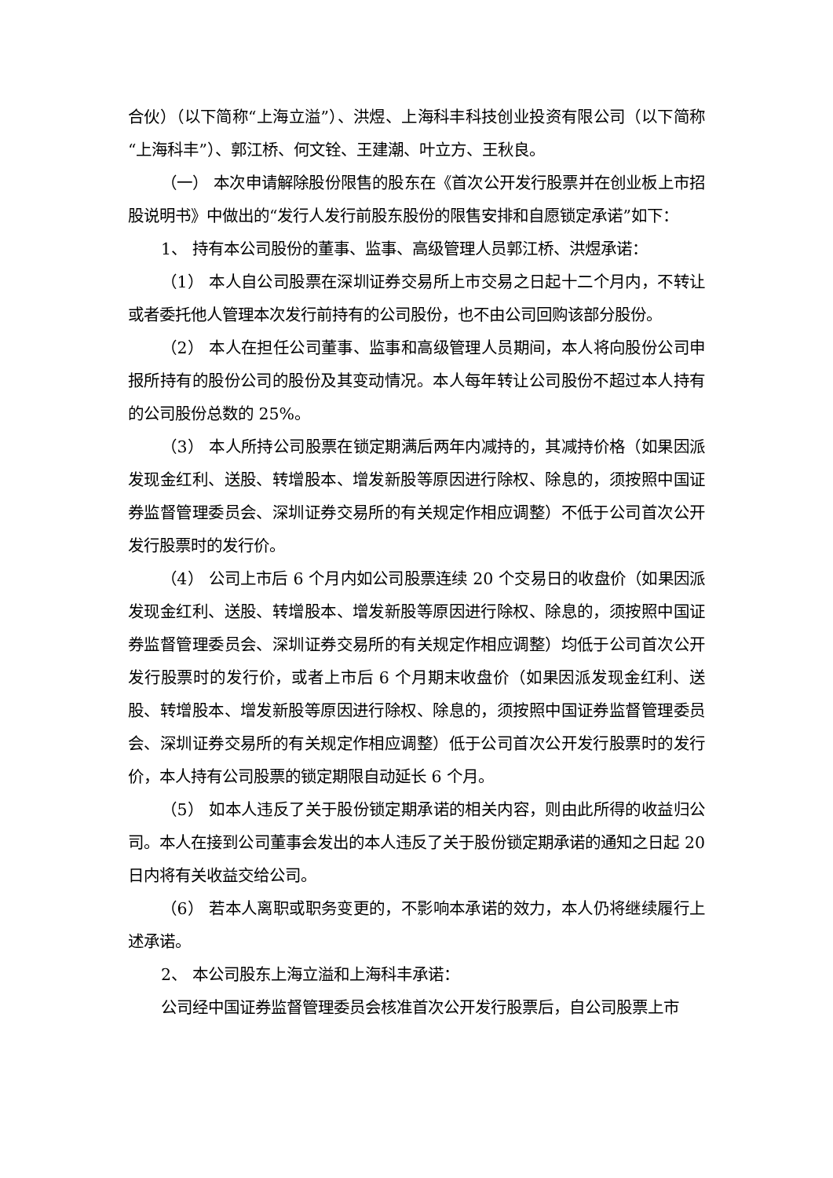合伙）（以下简称“上海立溢”）、洪煜、上海科丰科技创业投资有限公司（以下简称“上海科丰”）、郭江桥、何文铨、王建潮、叶立方、王秋良。
（一） 本次申请解除股份限售的股东在《首次公开发行股票并在创业板上市招股说明书》中做出的“发行人发行前股东股份的限售安排和自愿锁定承诺”如下：
1、 持有本公司股份的董事、监事、高级管理人员郭江桥、洪煜承诺：
（1） 本人自公司股票在深圳证券交易所上市交易之日起十二个月内，不转让或者委托他人管理本次发行前持有的公司股份，也不由公司回购该部分股份。
（2） 本人在担任公司董事、监事和高级管理人员期间，本人将向股份公司申报所持有的股份公司的股份及其变动情况。本人每年转让公司股份不超过本人持有的公司股份总数的 25%。
（3） 本人所持公司股票在锁定期满后两年内减持的，其减持价格（如果因派发现金红利、送股、转增股本、增发新股等原因进行除权、除息的，须按照中国证券监督管理委员会、深圳证券交易所的有关规定作相应调整）不低于公司首次公开发行股票时的发行价。
（4） 公司上市后 6 个月内如公司股票连续 20 个交易日的收盘价（如果因派发现金红利、送股、转增股本、增发新股等原因进行除权、除息的，须按照中国证券监督管理委员会、深圳证券交易所的有关规定作相应调整）均低于公司首次公开发行股票时的发行价，或者上市后 6 个月期末收盘价（如果因派发现金红利、送股、转增股本、增发新股等原因进行除权、除息的，须按照中国证券监督管理委员会、深圳证券交易所的有关规定作相应调整）低于公司首次公开发行股票时的发行价，本人持有公司股票的锁定期限自动延长 6 个月。
（5） 如本人违反了关于股份锁定期承诺的相关内容，则由此所得的收益归公司。本人在接到公司董事会发出的本人违反了关于股份锁定期承诺的通知之日起 20 日内将有关收益交给公司。
（6） 若本人离职或职务变更的，不影响本承诺的效力，本人仍将继续履行上述承诺。
2、 本公司股东上海立溢和上海科丰承诺：
公司经中国证券监督管理委员会核准首次公开发行股票后，自公司股票上市